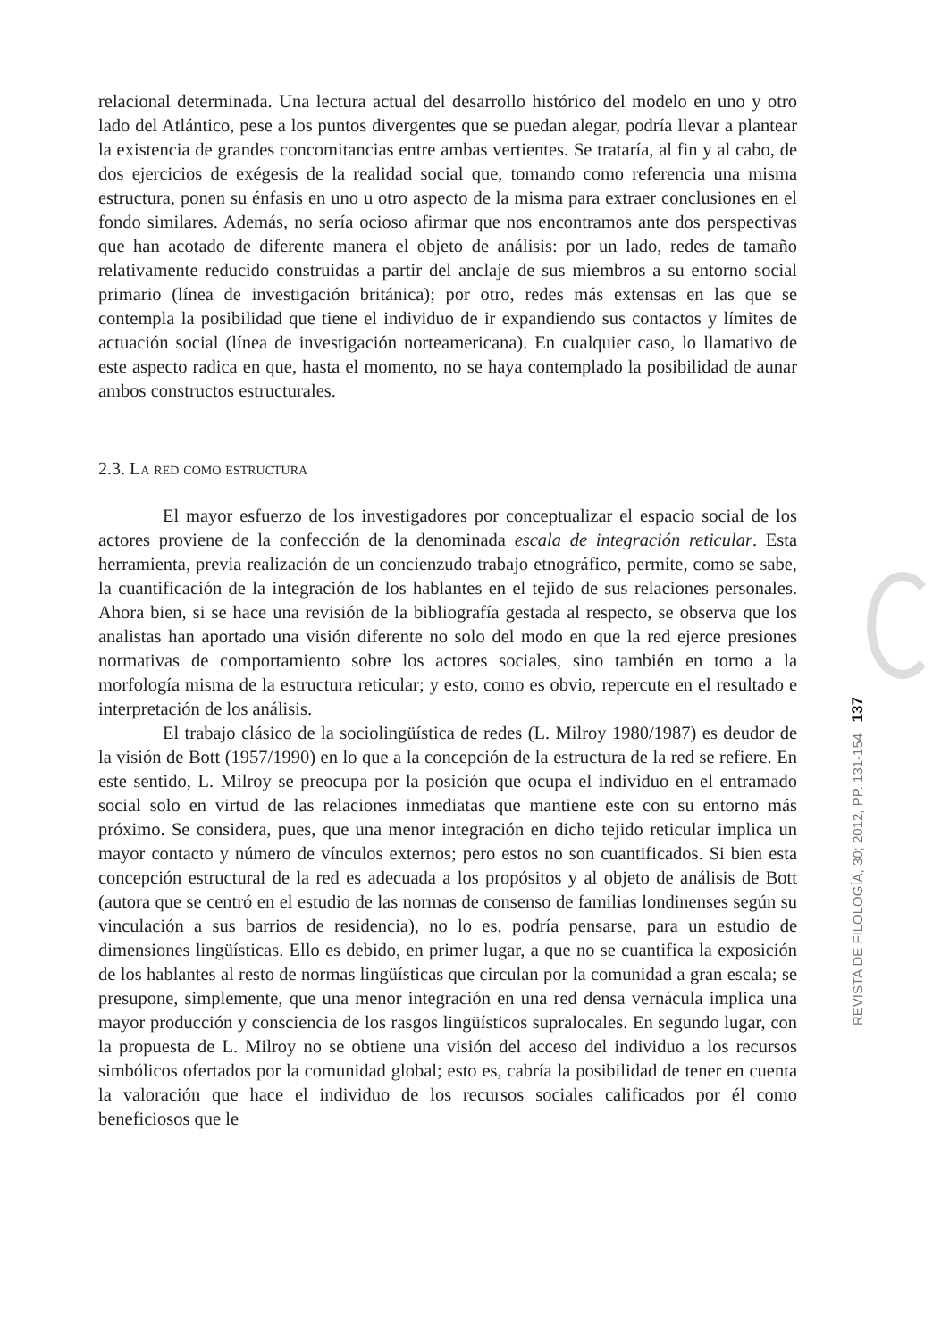relacional determinada. Una lectura actual del desarrollo histórico del modelo en uno y otro lado del Atlántico, pese a los puntos divergentes que se puedan alegar, podría llevar a plantear la existencia de grandes concomitancias entre ambas vertientes. Se trataría, al fin y al cabo, de dos ejercicios de exégesis de la realidad social que, tomando como referencia una misma estructura, ponen su énfasis en uno u otro aspecto de la misma para extraer conclusiones en el fondo similares. Además, no sería ocioso afirmar que nos encontramos ante dos perspectivas que han acotado de diferente manera el objeto de análisis: por un lado, redes de tamaño relativamente reducido construidas a partir del anclaje de sus miembros a su entorno social primario (línea de investigación británica); por otro, redes más extensas en las que se contempla la posibilidad que tiene el individuo de ir expandiendo sus contactos y límites de actuación social (línea de investigación norteamericana). En cualquier caso, lo llamativo de este aspecto radica en que, hasta el momento, no se haya contemplado la posibilidad de aunar ambos constructos estructurales.
2.3. La red como estructura
El mayor esfuerzo de los investigadores por conceptualizar el espacio social de los actores proviene de la confección de la denominada escala de integración reticular. Esta herramienta, previa realización de un concienzudo trabajo etnográfico, permite, como se sabe, la cuantificación de la integración de los hablantes en el tejido de sus relaciones personales. Ahora bien, si se hace una revisión de la bibliografía gestada al respecto, se observa que los analistas han aportado una visión diferente no solo del modo en que la red ejerce presiones normativas de comportamiento sobre los actores sociales, sino también en torno a la morfología misma de la estructura reticular; y esto, como es obvio, repercute en el resultado e interpretación de los análisis.
El trabajo clásico de la sociolingüística de redes (L. Milroy 1980/1987) es deudor de la visión de Bott (1957/1990) en lo que a la concepción de la estructura de la red se refiere. En este sentido, L. Milroy se preocupa por la posición que ocupa el individuo en el entramado social solo en virtud de las relaciones inmediatas que mantiene este con su entorno más próximo. Se considera, pues, que una menor integración en dicho tejido reticular implica un mayor contacto y número de vínculos externos; pero estos no son cuantificados. Si bien esta concepción estructural de la red es adecuada a los propósitos y al objeto de análisis de Bott (autora que se centró en el estudio de las normas de consenso de familias londinenses según su vinculación a sus barrios de residencia), no lo es, podría pensarse, para un estudio de dimensiones lingüísticas. Ello es debido, en primer lugar, a que no se cuantifica la exposición de los hablantes al resto de normas lingüísticas que circulan por la comunidad a gran escala; se presupone, simplemente, que una menor integración en una red densa vernácula implica una mayor producción y consciencia de los rasgos lingüísticos supralocales. En segundo lugar, con la propuesta de L. Milroy no se obtiene una visión del acceso del individuo a los recursos simbólicos ofertados por la comunidad global; esto es, cabría la posibilidad de tener en cuenta la valoración que hace el individuo de los recursos sociales calificados por él como beneficiosos que le
REVISTA DE FILOLOGÍA, 30; 2012, PP. 131-154 137